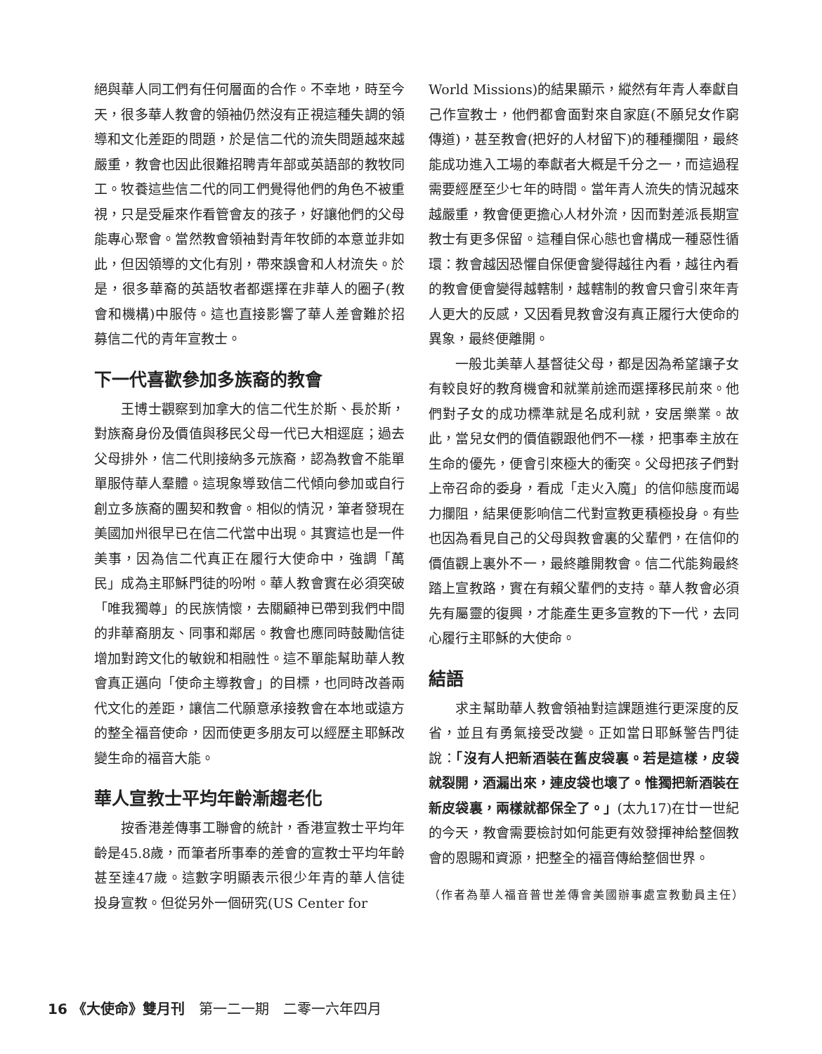絕與華人同工們有任何層面的合作。不幸地，時至今天，很多華人教會的領袖仍然沒有正視這種失調的領導和文化差距的問題，於是信二代的流失問題越來越嚴重，教會也因此很難招聘青年部或英語部的教牧同工。牧養這些信二代的同工們覺得他們的角色不被重視，只是受雇來作看管會友的孩子，好讓他們的父母能專心聚會。當然教會領袖對青年牧師的本意並非如此，但因領導的文化有別，帶來誤會和人材流失。於是，很多華裔的英語牧者都選擇在非華人的圈子(教會和機構)中服侍。這也直接影響了華人差會難於招募信二代的青年宣教士。
下一代喜歡參加多族裔的教會
王博士觀察到加拿大的信二代生於斯、長於斯，對族裔身份及價值與移民父母一代已大相逕庭；過去父母排外，信二代則接納多元族裔，認為教會不能單單服侍華人羣體。這現象導致信二代傾向參加或自行創立多族裔的團契和教會。相似的情況，筆者發現在美國加州很早已在信二代當中出現。其實這也是一件美事，因為信二代真正在履行大使命中，強調「萬民」成為主耶穌門徒的吩咐。華人教會實在必須突破「唯我獨尊」的民族情懷，去關顧神已帶到我們中間的非華裔朋友、同事和鄰居。教會也應同時鼓勵信徒增加對跨文化的敏銳和相融性。這不單能幫助華人教會真正邁向「使命主導教會」的目標，也同時改善兩代文化的差距，讓信二代願意承接教會在本地或遠方的整全福音使命，因而使更多朋友可以經歷主耶穌改變生命的福音大能。
華人宣教士平均年齡漸趨老化
按香港差傳事工聯會的統計，香港宣教士平均年齡是45.8歲，而筆者所事奉的差會的宣教士平均年齡甚至達47歲。這數字明顯表示很少年青的華人信徒投身宣教。但從另外一個研究(US Center for
World Missions)的結果顯示，縱然有年青人奉獻自己作宣教士，他們都會面對來自家庭(不願兒女作窮傳道)，甚至教會(把好的人材留下)的種種攔阻，最終能成功進入工場的奉獻者大概是千分之一，而這過程需要經歷至少七年的時間。當年青人流失的情況越來越嚴重，教會便更擔心人材外流，因而對差派長期宣教士有更多保留。這種自保心態也會構成一種惡性循環：教會越因恐懼自保便會變得越往內看，越往內看的教會便會變得越轄制，越轄制的教會只會引來年青人更大的反感，又因看見教會沒有真正履行大使命的異象，最終便離開。
一般北美華人基督徒父母，都是因為希望讓子女有較良好的教育機會和就業前途而選擇移民前來。他們對子女的成功標準就是名成利就，安居樂業。故此，當兒女們的價值觀跟他們不一樣，把事奉主放在生命的優先，便會引來極大的衝突。父母把孩子們對上帝召命的委身，看成「走火入魔」的信仰態度而竭力攔阻，結果便影响信二代對宣教更積極投身。有些也因為看見自己的父母與教會裏的父輩們，在信仰的價值觀上裏外不一，最終離開教會。信二代能夠最終踏上宣教路，實在有賴父輩們的支持。華人教會必須先有屬靈的復興，才能產生更多宣教的下一代，去同心履行主耶穌的大使命。
結語
求主幫助華人教會領袖對這課題進行更深度的反省，並且有勇氣接受改變。正如當日耶穌警告門徒說：「沒有人把新酒裝在舊皮袋裏。若是這樣，皮袋就裂開，酒漏出來，連皮袋也壞了。惟獨把新酒裝在新皮袋裏，兩樣就都保全了。」(太九17)在廿一世紀的今天，教會需要檢討如何能更有效發揮神給整個教會的恩賜和資源，把整全的福音傳給整個世界。
（作者為華人福音普世差傳會美國辦事處宣教動員主任）
16 《大使命》雙月刊　第一二一期　二零一六年四月